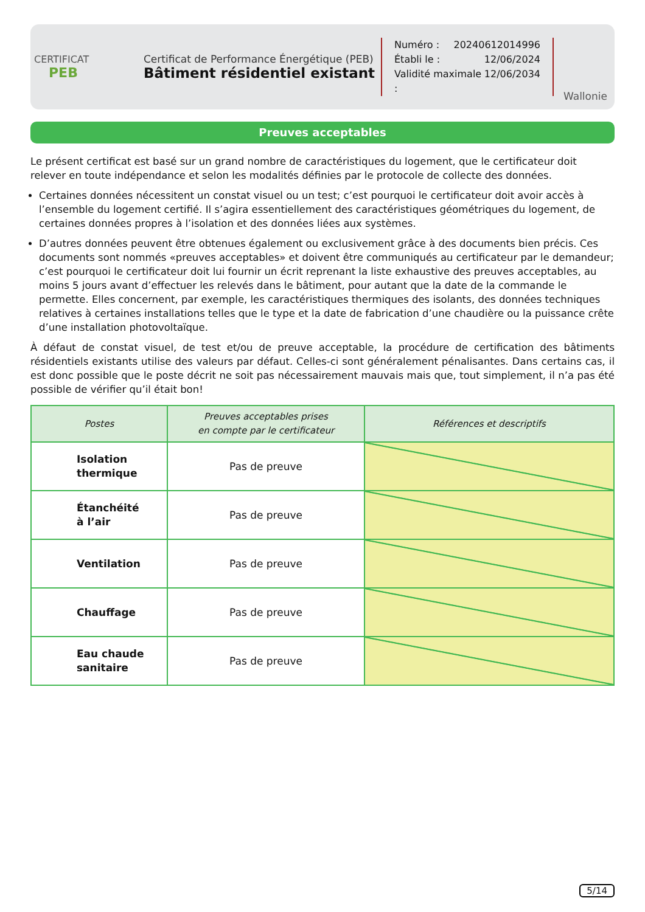CERTIFICAT
PEB
Certificat de Performance Énergétique (PEB)
Bâtiment résidentiel existant
Numéro : 20240612014996
Établi le : 12/06/2024
Validité maximale : 12/06/2034
Wallonie
Preuves acceptables
Le présent certificat est basé sur un grand nombre de caractéristiques du logement, que le certificateur doit relever en toute indépendance et selon les modalités définies par le protocole de collecte des données.
Certaines données nécessitent un constat visuel ou un test; c’est pourquoi le certificateur doit avoir accès à l’ensemble du logement certifié. Il s’agira essentiellement des caractéristiques géométriques du logement, de certaines données propres à l’isolation et des données liées aux systèmes.
D’autres données peuvent être obtenues également ou exclusivement grâce à des documents bien précis. Ces documents sont nommés «preuves acceptables» et doivent être communiqués au certificateur par le demandeur; c’est pourquoi le certificateur doit lui fournir un écrit reprenant la liste exhaustive des preuves acceptables, au moins 5 jours avant d’effectuer les relevés dans le bâtiment, pour autant que la date de la commande le permette. Elles concernent, par exemple, les caractéristiques thermiques des isolants, des données techniques relatives à certaines installations telles que le type et la date de fabrication d’une chaudière ou la puissance crête d’une installation photovoltaïque.
À défaut de constat visuel, de test et/ou de preuve acceptable, la procédure de certification des bâtiments résidentiels existants utilise des valeurs par défaut. Celles-ci sont généralement pénalisantes. Dans certains cas, il est donc possible que le poste décrit ne soit pas nécessairement mauvais mais que, tout simplement, il n’a pas été possible de vérifier qu’il était bon!
| Postes | Preuves acceptables prises en compte par le certificateur | Références et descriptifs |
| --- | --- | --- |
| Isolation thermique | Pas de preuve | |
| Étanchéité à l’air | Pas de preuve | |
| Ventilation | Pas de preuve | |
| Chauffage | Pas de preuve | |
| Eau chaude sanitaire | Pas de preuve | |
5/14